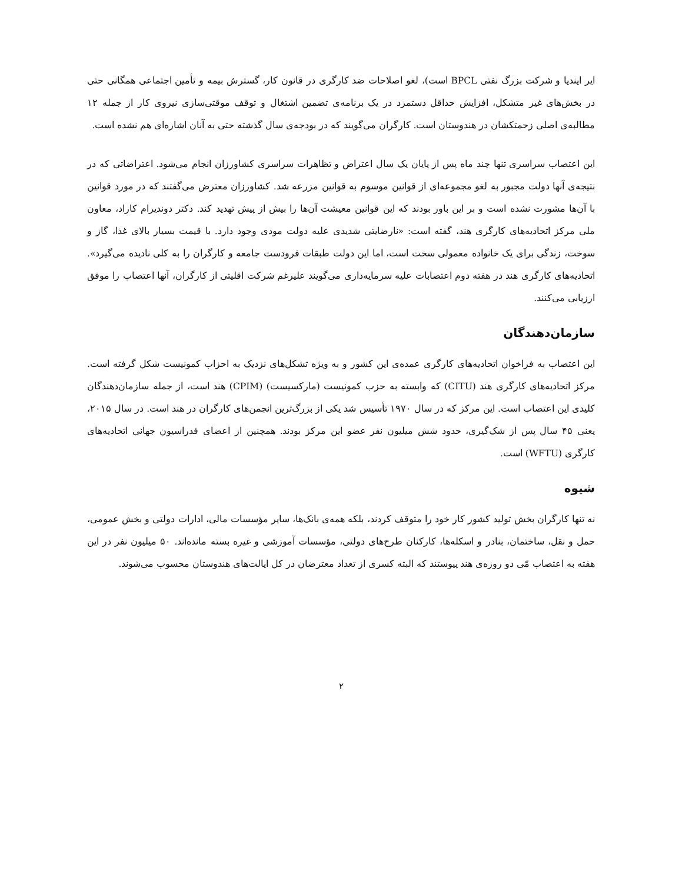ایر ایندیا و شرکت بزرگ نفتی BPCL است)، لغو اصلاحات ضد کارگری در قانون کار، گسترش بیمه و تأمین اجتماعی همگانی حتی در بخش‌های غیر متشکل، افزایش حداقل دستمزد در یک برنامه‌ی تضمین اشتغال و توقف موقتی‌سازی نیروی کار از جمله ۱۲ مطالبه‌ی اصلی زحمتکشان در هندوستان است. کارگران می‌گویند که در بودجه‌ی سال گذشته حتی به آنان اشاره‌ای هم نشده است.
این اعتصاب سراسری تنها چند ماه پس از پایان یک سال اعتراض و تظاهرات سراسری کشاورزان انجام می‌شود. اعتراضاتی که در نتیجه‌ی آنها دولت مجبور به لغو مجموعه‌ای از قوانین موسوم به قوانین مزرعه شد. کشاورزان معترض می‌گفتند که در مورد قوانین با آن‌ها مشورت نشده است و بر این باور بودند که این قوانین معیشت آن‌ها را بیش از پیش تهدید کند. دکتر دوندیرام کاراد، معاون ملی مرکز اتحادیه‌های کارگری هند، گفته است: «نارضایتی شدیدی علیه دولت مودی وجود دارد. با قیمت بسیار بالای غذا، گاز و سوخت، زندگی برای یک خانواده معمولی سخت است، اما این دولت طبقات فرودست جامعه و کارگران را به کلی نادیده می‌گیرد». اتحادیه‌های کارگری هند در هفته دوم اعتصابات علیه سرمایه‌داری می‌گویند علیرغم شرکت اقلیتی از کارگران، آنها اعتصاب را موفق ارزیابی می‌کنند.
سازمان‌دهندگان
این اعتصاب به فراخوان اتحادیه‌های کارگری عمده‌ی این کشور و به ویژه تشکل‌های نزدیک به احزاب کمونیست شکل گرفته است. مرکز اتحادیه‌های کارگری هند (CITU) که وابسته به حزب کمونیست (مارکسیست) (CPIM) هند است، از جمله سازمان‌دهندگان کلیدی این اعتصاب است. این مرکز که در سال ۱۹۷۰ تأسیس شد یکی از بزرگ‌ترین انجمن‌های کارگران در هند است. در سال ۲۰۱۵، یعنی ۴۵ سال پس از شک‌گیری، حدود شش میلیون نفر عضو این مرکز بودند. همچنین از اعضای فدراسیون جهانی اتحادیه‌های کارگری (WFTU) است.
شیوه
نه تنها کارگران بخش تولید کشور کار خود را متوقف کردند، بلکه همه‌ی بانک‌ها، سایر مؤسسات مالی، ادارات دولتی و بخش عمومی، حمل و نقل، ساختمان، بنادر و اسکله‌ها، کارکنان طرح‌های دولتی، مؤسسات آموزشی و غیره بسته مانده‌اند. ۵۰ میلیون نفر در این هفته به اعتصاب مّی دو روزه‌ی هند پیوستند که البته کسری از تعداد معترضان در کل ایالت‌های هندوستان محسوب می‌شوند.
۲